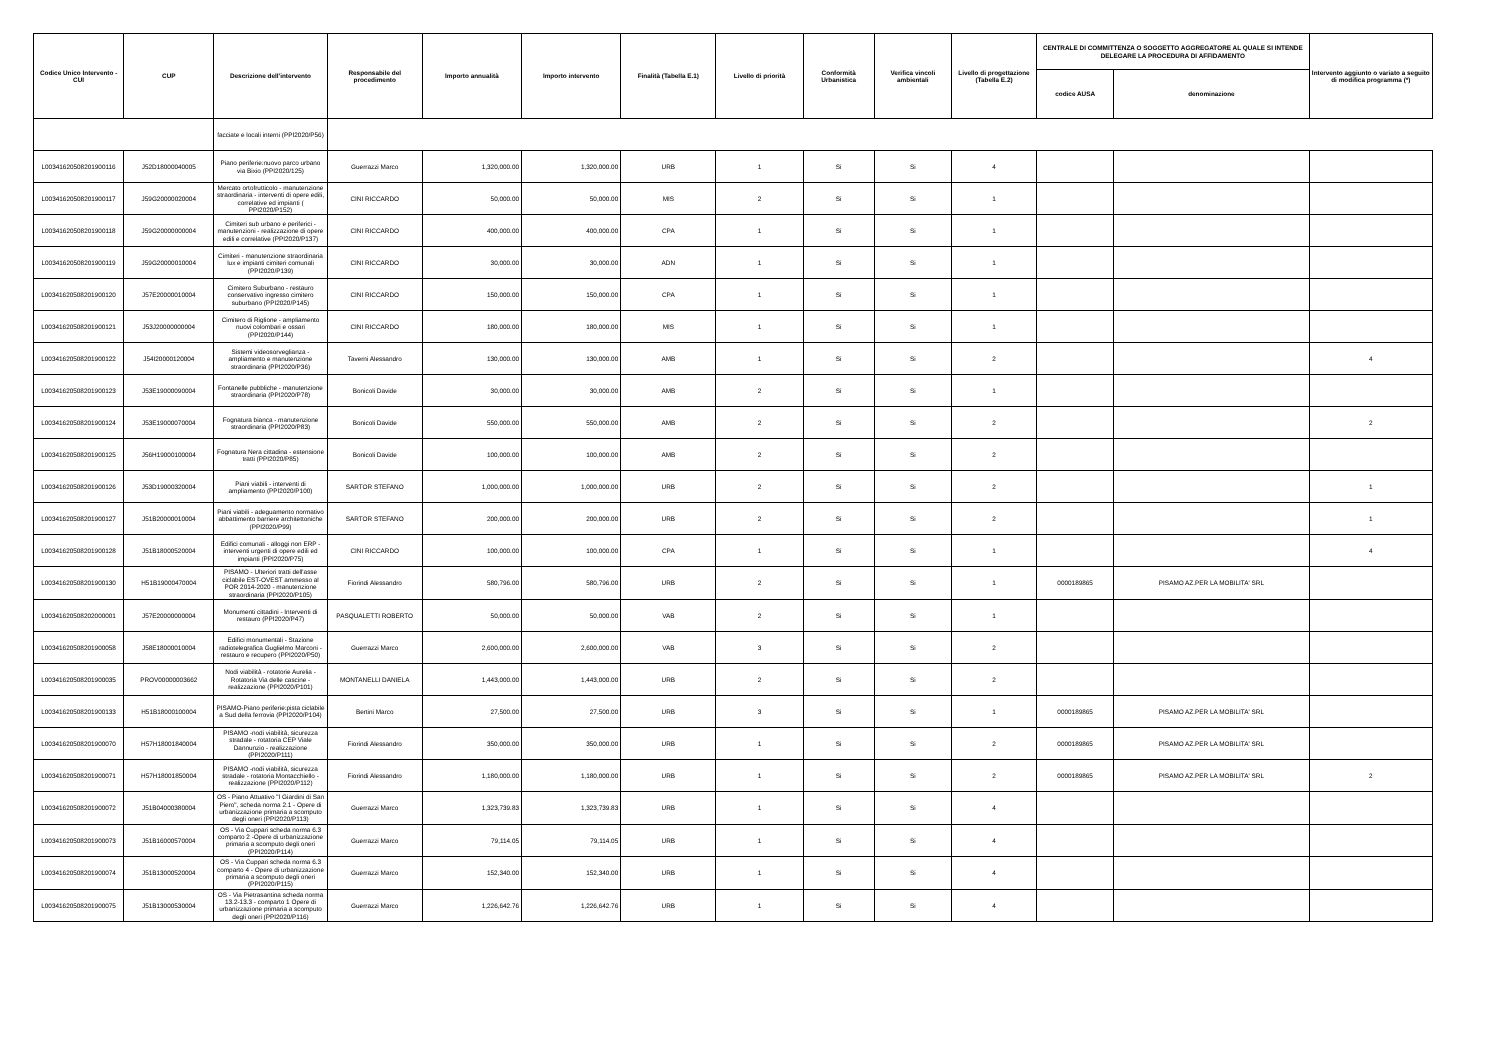| Codice Unico Intervento - CUI | CUP | Descrizione dell'intervento | Responsabile del procedimento | Importo annualità | Importo intervento | Finalità (Tabella E.1) | Livello di priorità | Conformità Urbanistica | Verifica vincoli ambientali | Livello di progettazione (Tabella E.2) | CENTRALE DI COMMITTENZA O SOGGETTO AGGREGATORE AL QUALE SI INTENDE DELEGARE LA PROCEDURA DI AFFIDAMENTO | | Intervento aggiunto o variato a seguito di modifica programma (*) |
| --- | --- | --- | --- | --- | --- | --- | --- | --- | --- | --- | --- | --- | --- |
| | | | | | | | | | | | codice AUSA | denominazione | |
| | | facciate e locali interni (PPI2020/P56) | | | | | | | | | | | |
| L00341620508201900116 | J52D18000040005 | Piano periferie:nuovo parco urbano via Bixio (PPI2020/125) | Guerrazzi Marco | 1,320,000.00 | 1,320,000.00 | URB | 1 | Si | Si | 4 | | | |
| L00341620508201900117 | J59G20000020004 | Mercato ortofrutticolo - manutenzione straordinaria - interventi di opere edili, correlative ed impianti ( PPI2020/P152) | CINI RICCARDO | 50,000.00 | 50,000.00 | MIS | 2 | Si | Si | 1 | | | |
| L00341620508201900118 | J59G20000000004 | Cimiteri sub urbano e periferici - manutenzioni - realizzazione di opere edili e correlative (PPI2020/P137) | CINI RICCARDO | 400,000.00 | 400,000.00 | CPA | 1 | Si | Si | 1 | | | |
| L00341620508201900119 | J59G20000010004 | Cimiteri - manutenzione straordinaria lux e impianti cimiteri comunali (PPI2020/P139) | CINI RICCARDO | 30,000.00 | 30,000.00 | ADN | 1 | Si | Si | 1 | | | |
| L00341620508201900120 | J57E20000010004 | Cimitero Suburbano - restauro conservativo ingresso cimitero suburbano (PPI2020/P145) | CINI RICCARDO | 150,000.00 | 150,000.00 | CPA | 1 | Si | Si | 1 | | | |
| L00341620508201900121 | J53J20000000004 | Cimitero di Riglione - ampliamento nuovi colombari e ossari (PPI2020/P144) | CINI RICCARDO | 180,000.00 | 180,000.00 | MIS | 1 | Si | Si | 1 | | | |
| L00341620508201900122 | J54I20000120004 | Sistemi videosorveglianza - ampliamento e manutenzione straordinaria (PPI2020/P36) | Taverni Alessandro | 130,000.00 | 130,000.00 | AMB | 1 | Si | Si | 2 | | | 4 |
| L00341620508201900123 | J53E19000090004 | Fontanelle pubbliche - manutenzione straordinaria (PPI2020/P78) | Bonicoli Davide | 30,000.00 | 30,000.00 | AMB | 2 | Si | Si | 1 | | | |
| L00341620508201900124 | J53E19000070004 | Fognatura bianca - manutenzione straordinaria (PPI2020/P83) | Bonicoli Davide | 550,000.00 | 550,000.00 | AMB | 2 | Si | Si | 2 | | | 2 |
| L00341620508201900125 | J56H19000100004 | Fognatura Nera cittadina - estensione tratti (PPI2020/P85) | Bonicoli Davide | 100,000.00 | 100,000.00 | AMB | 2 | Si | Si | 2 | | | |
| L00341620508201900126 | J53D19000320004 | Piani viabili - interventi di ampliamento (PPI2020/P100) | SARTOR STEFANO | 1,000,000.00 | 1,000,000.00 | URB | 2 | Si | Si | 2 | | | 1 |
| L00341620508201900127 | J51B20000010004 | Piani viabili - adeguamento normativo abbattimento barriere architettoniche (PPI2020/P99) | SARTOR STEFANO | 200,000.00 | 200,000.00 | URB | 2 | Si | Si | 2 | | | 1 |
| L00341620508201900128 | J51B18000520004 | Edifici comunali - alloggi non ERP - interventi urgenti di opere edili ed impianti (PPI2020/P75) | CINI RICCARDO | 100,000.00 | 100,000.00 | CPA | 1 | Si | Si | 1 | | | 4 |
| L00341620508201900130 | H51B19000470004 | PISAMO - Ulteriori tratti dell'asse ciclabile EST-OVEST ammesso al POR 2014-2020 - manutenzione straordinaria (PPI2020/P105) | Fiorindi Alessandro | 580,796.00 | 580,796.00 | URB | 2 | Si | Si | 1 | 0000189865 | PISAMO AZ.PER LA MOBILITA' SRL | |
| L00341620508202000001 | J57E20000000004 | Monumenti cittadini - Interventi di restauro (PPI2020/P47) | PASQUALETTI ROBERTO | 50,000.00 | 50,000.00 | VAB | 2 | Si | Si | 1 | | | |
| L00341620508201900058 | J58E18000010004 | Edifici monumentali - Stazione radiotelegrafica Guglielmo Marconi - restauro e recupero (PPI2020/P50) | Guerrazzi Marco | 2,600,000.00 | 2,600,000.00 | VAB | 3 | Si | Si | 2 | | | |
| L00341620508201900035 | PROV00000003662 | Nodi viabilità - rotatorie Aurelia - Rotatoria Via delle cascine - realizzazione (PPI2020/P101) | MONTANELLI DANIELA | 1,443,000.00 | 1,443,000.00 | URB | 2 | Si | Si | 2 | | | |
| L00341620508201900133 | H51B18000100004 | PISAMO-Piano periferie:pista ciclabile a Sud della ferrovia (PPI2020/P104) | Bertini Marco | 27,500.00 | 27,500.00 | URB | 3 | Si | Si | 1 | 0000189865 | PISAMO AZ.PER LA MOBILITA' SRL | |
| L00341620508201900070 | H57H18001840004 | PISAMO -nodi viabilità, sicurezza stradale - rotatoria CEP Viale Dannunzio - realizzazione (PPI2020/P111) | Fiorindi Alessandro | 350,000.00 | 350,000.00 | URB | 1 | Si | Si | 2 | 0000189865 | PISAMO AZ.PER LA MOBILITA' SRL | |
| L00341620508201900071 | H57H18001850004 | PISAMO -nodi viabilità, sicurezza stradale - rotatoria Montacchiello - realizzazione (PPI2020/P112) | Fiorindi Alessandro | 1,180,000.00 | 1,180,000.00 | URB | 1 | Si | Si | 2 | 0000189865 | PISAMO AZ.PER LA MOBILITA' SRL | 2 |
| L00341620508201900072 | J51B04000380004 | OS - Piano Attuativo "I Giardini di San Piero", scheda norma 2.1 - Opere di urbanizzazione primaria a scomputo degli oneri (PPI2020/P113) | Guerrazzi Marco | 1,323,739.83 | 1,323,739.83 | URB | 1 | Si | Si | 4 | | | |
| L00341620508201900073 | J51B16000570004 | OS - Via Cuppari scheda norma 6.3 comparto 2 -Opere di urbanizzazione primaria a scomputo degli oneri (PPI2020/P114) | Guerrazzi Marco | 79,114.05 | 79,114.05 | URB | 1 | Si | Si | 4 | | | |
| L00341620508201900074 | J51B13000520004 | OS - Via Cuppari scheda norma 6.3 comparto 4 - Opere di urbanizzazione primaria a scomputo degli oneri (PPI2020/P115) | Guerrazzi Marco | 152,340.00 | 152,340.00 | URB | 1 | Si | Si | 4 | | | |
| L00341620508201900075 | J51B13000530004 | OS - Via Pietrasantina scheda norma 13.2-13.3 - comparto 1 Opere di urbanizzazione primaria a scomputo degli oneri (PPI2020/P116) | Guerrazzi Marco | 1,226,642.76 | 1,226,642.76 | URB | 1 | Si | Si | 4 | | | |